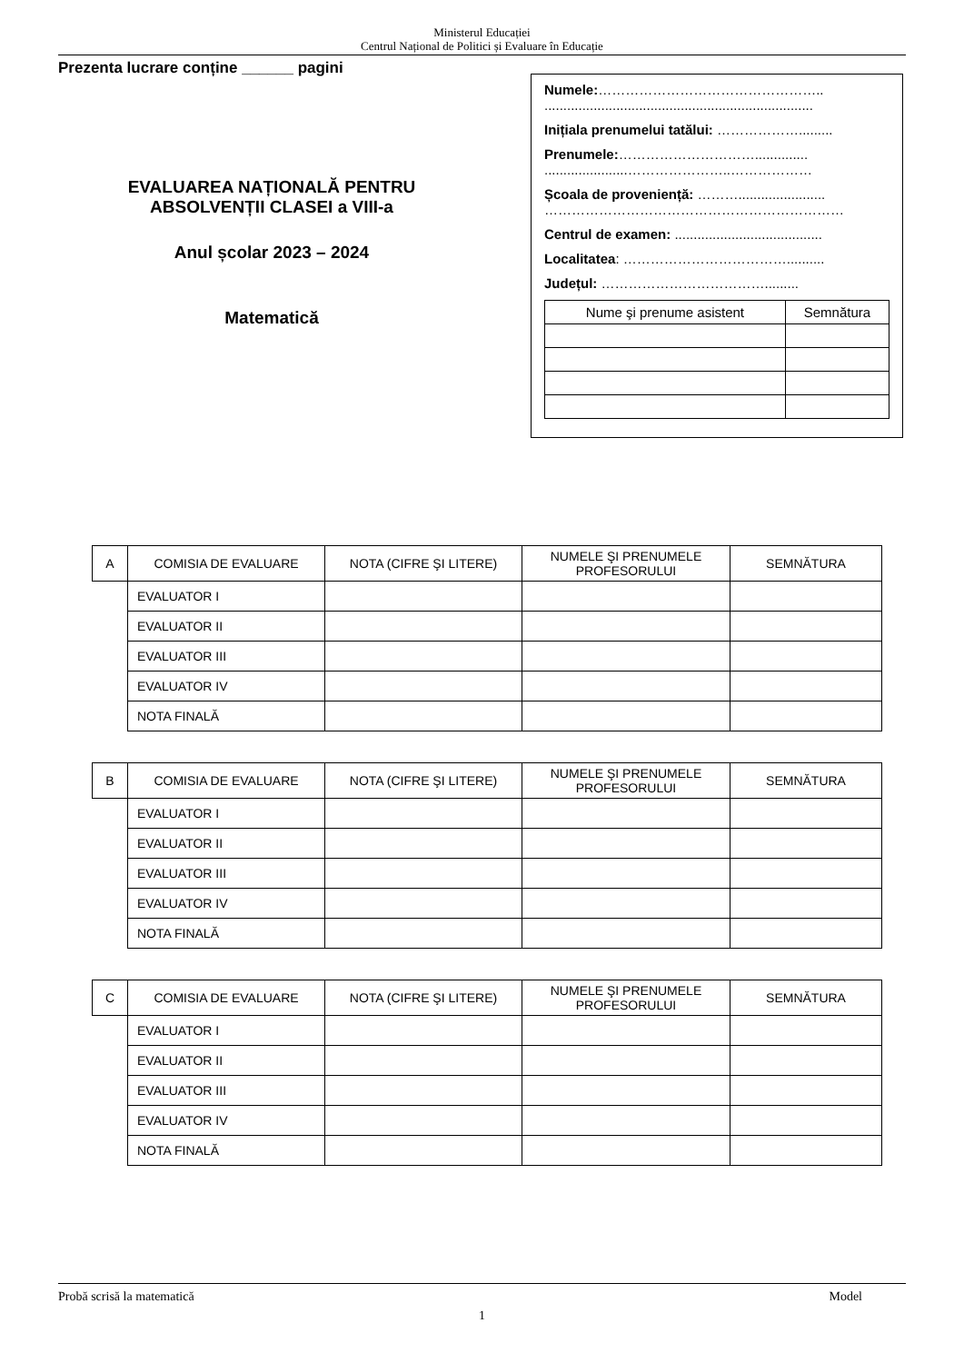Ministerul Educației
Centrul Național de Politici și Evaluare în Educație
Prezenta lucrare conține ______ pagini
EVALUAREA NAȚIONALĂ PENTRU
ABSOLVENȚII CLASEI a VIII-a
Anul școlar 2023 – 2024
Matematică
Numele:…………………………………………..
.......................................................................
Inițiala prenumelui tatălui: ……………….........
Prenumele:…………………………..............
......................…………………..………………
Școala de proveniență: ……….......................
…………………………………………………………
Centrul de examen: .......................................
Localitatea: ………………………………..........
Județul: ……………………………….........
| Nume şi prenume asistent | Semnătura |
| --- | --- |
| A | COMISIA DE EVALUARE | NOTA (CIFRE ŞI LITERE) | NUMELE ŞI PRENUMELE PROFESORULUI | SEMNĂTURA |
| --- | --- | --- | --- | --- |
| | EVALUATOR I | | | |
| | EVALUATOR II | | | |
| | EVALUATOR III | | | |
| | EVALUATOR IV | | | |
| | NOTA FINALĂ | | | |
| B | COMISIA DE EVALUARE | NOTA (CIFRE ŞI LITERE) | NUMELE ŞI PRENUMELE PROFESORULUI | SEMNĂTURA |
| --- | --- | --- | --- | --- |
| | EVALUATOR I | | | |
| | EVALUATOR II | | | |
| | EVALUATOR III | | | |
| | EVALUATOR IV | | | |
| | NOTA FINALĂ | | | |
| C | COMISIA DE EVALUARE | NOTA (CIFRE ŞI LITERE) | NUMELE ŞI PRENUMELE PROFESORULUI | SEMNĂTURA |
| --- | --- | --- | --- | --- |
| | EVALUATOR I | | | |
| | EVALUATOR II | | | |
| | EVALUATOR III | | | |
| | EVALUATOR IV | | | |
| | NOTA FINALĂ | | | |
Probă scrisă la matematică Model
1